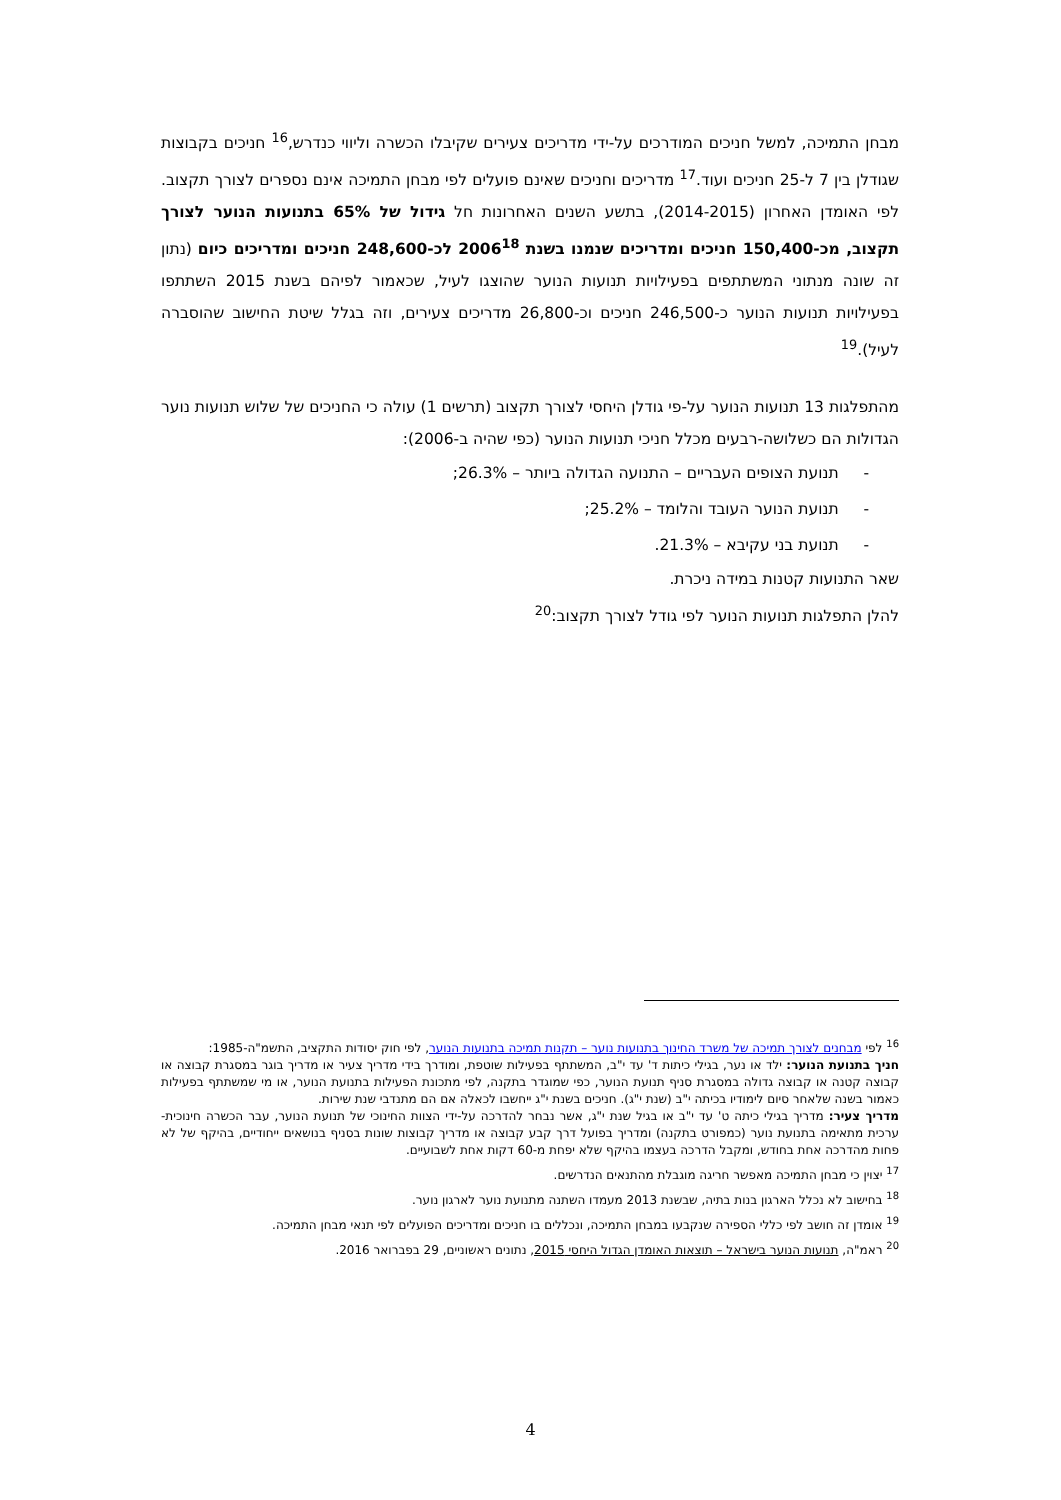מבחן התמיכה, למשל חניכים המודרכים על-ידי מדריכים צעירים שקיבלו הכשרה וליווי כנדרש,<sup>16</sup> חניכים בקבוצות שגודלן בין 7 ל-25 חניכים ועוד.<sup>17</sup> מדריכים וחניכים שאינם פועלים לפי מבחן התמיכה אינם נספרים לצורך תקצוב. לפי האומדן האחרון (2014-2015), בתשע השנים האחרונות חל גידול של 65% בתנועות הנוער לצורך תקצוב, מכ-150,400 חניכים ומדריכים שנמנו בשנת 2006<sup>18</sup> לכ-248,600 חניכים ומדריכים כיום (נתון זה שונה מנתוני המשתתפים בפעילויות תנועות הנוער שהוצגו לעיל, שכאמור לפיהם בשנת 2015 השתתפו בפעילויות תנועות הנוער כ-246,500 חניכים וכ-26,800 מדריכים צעירים, וזה בגלל שיטת החישוב שהוסברה לעיל).<sup>19</sup>
מהתפלגות 13 תנועות הנוער על-פי גודלן היחסי לצורך תקצוב (תרשים 1) עולה כי החניכים של שלוש תנועות נוער הגדולות הם כשלושה-רבעים מכלל חניכי תנועות הנוער (כפי שהיה ב-2006):
- תנועת הצופים העבריים – התנועה הגדולה ביותר – 26.3%;
- תנועת הנוער העובד והלומד – 25.2%;
- תנועת בני עקיבא – 21.3%.
שאר התנועות קטנות במידה ניכרת.
להלן התפלגות תנועות הנוער לפי גודל לצורך תקצוב:<sup>20</sup>
<sup>16</sup> לפי מבחנים לצורך תמיכה של משרד החינוך בתנועות נוער – תקנות תמיכה בתנועות הנוער, לפי חוק יסודות התקציב, התשמ"ה-1985:
חניך בתנועת הנוער: ילד או נער, בגילי כיתות ד' עד י"ב, המשתתף בפעילות שוטפת, ומודרך בידי מדריך צעיר או מדריך בוגר במסגרת קבוצה או קבוצה קטנה או קבוצה גדולה במסגרת סניף תנועת הנוער, כפי שמוגדר בתקנה, לפי מתכונת הפעילות בתנועת הנוער, או מי שמשתתף בפעילות כאמור בשנה שלאחר סיום לימודיו בכיתה י"ב (שנת י"ג). חניכים בשנת י"ג ייחשבו לכאלה אם הם מתנדבי שנת שירות.
מדריך צעיר: מדריך בגילי כיתה ט' עד י"ב או בגיל שנת י"ג, אשר נבחר להדרכה על-ידי הצוות החינוכי של תנועת הנוער, עבר הכשרה חינוכית-ערכית מתאימה בתנועת נוער (כמפורט בתקנה) ומדריך בפועל דרך קבע קבוצה או מדריך קבוצות שונות בסניף בנושאים ייחודיים, בהיקף של לא פחות מהדרכה אחת בחודש, ומקבל הדרכה בעצמו בהיקף שלא יפחת מ-60 דקות אחת לשבועיים.
<sup>17</sup> יצוין כי מבחן התמיכה מאפשר חריגה מוגבלת מהתנאים הנדרשים.
<sup>18</sup> בחישוב לא נכלל הארגון בנות בתיה, שבשנת 2013 מעמדו השתנה מתנועת נוער לארגון נוער.
<sup>19</sup> אומדן זה חושב לפי כללי הספירה שנקבעו במבחן התמיכה, ונכללים בו חניכים ומדריכים הפועלים לפי תנאי מבחן התמיכה.
<sup>20</sup> ראמ"ה, תנועות הנוער בישראל – תוצאות האומדן הגדול היחסי 2015, נתונים ראשוניים, 29 בפברואר 2016.
4